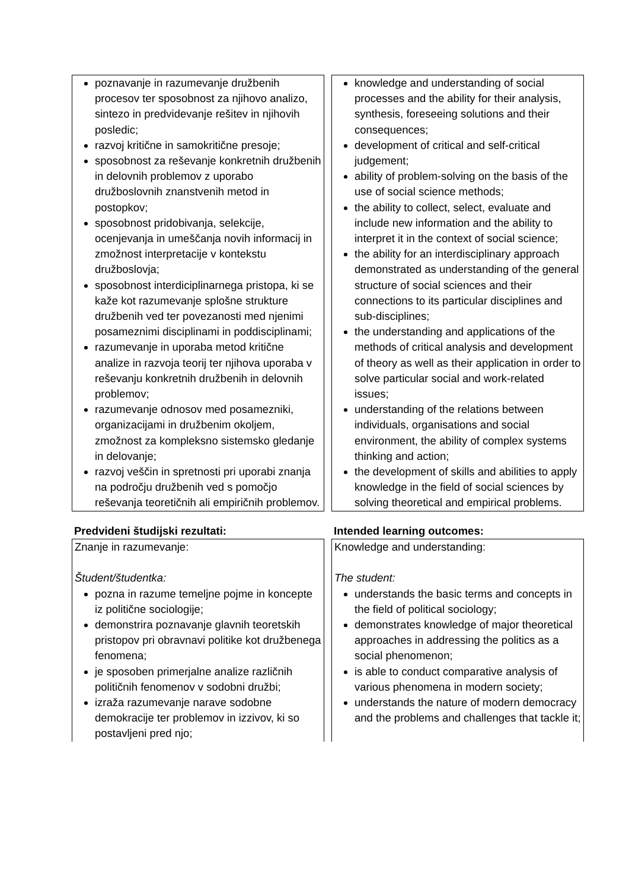| poznavanje in razumevanje družbenih procesov ter sposobnost za njihovo analizo, sintezo in predvidevanje rešitev in njihovih posledic; razvoj kritične in samokritične presoje; sposobnost za reševanje konkretnih družbenih in delovnih problemov z uporabo družboslovnih znanstvenih metod in postopkov; sposobnost pridobivanja, selekcije, ocenjevanja in umeščanja novih informacij in zmožnost interpretacije v kontekstu družboslovja; sposobnost interdiciplinarnega pristopa, ki se kaže kot razumevanje splošne strukture družbenih ved ter povezanosti med njenimi posameznimi disciplinami in poddisciplinami; razumevanje in uporaba metod kritične analize in razvoja teorij ter njihova uporaba v reševanju konkretnih družbenih in delovnih problemov; razumevanje odnosov med posamezniki, organizacijami in družbenim okoljem, zmožnost za kompleksno sistemsko gledanje in delovanje; razvoj veščin in spretnosti pri uporabi znanja na področju družbenih ved s pomočjo reševanja teoretičnih ali empiričnih problemov. | | knowledge and understanding of social processes and the ability for their analysis, synthesis, foreseeing solutions and their consequences; development of critical and self-critical judgement; ability of problem-solving on the basis of the use of social science methods; the ability to collect, select, evaluate and include new information and the ability to interpret it in the context of social science; the ability for an interdisciplinary approach demonstrated as understanding of the general structure of social sciences and their connections to its particular disciplines and sub-disciplines; the understanding and applications of the methods of critical analysis and development of theory as well as their application in order to solve particular social and work-related issues; understanding of the relations between individuals, organisations and social environment, the ability of complex systems thinking and action; the development of skills and abilities to apply knowledge in the field of social sciences by solving theoretical and empirical problems. |
| Predvideni študijski rezultati: | | Intended learning outcomes: |
| Znanje in razumevanje: Študent/študentka: pozna in razume temeljne pojme in koncepte iz politične sociologije; demonstrira poznavanje glavnih teoretskih pristopov pri obravnavi politike kot družbenega fenomena; je sposoben primerjalne analize različnih političnih fenomenov v sodobni družbi; izraža razumevanje narave sodobne demokracije ter problemov in izzivov, ki so postavljeni pred njo; | | Knowledge and understanding: The student: understands the basic terms and concepts in the field of political sociology; demonstrates knowledge of major theoretical approaches in addressing the politics as a social phenomenon; is able to conduct comparative analysis of various phenomena in modern society; understands the nature of modern democracy and the problems and challenges that tackle it; |